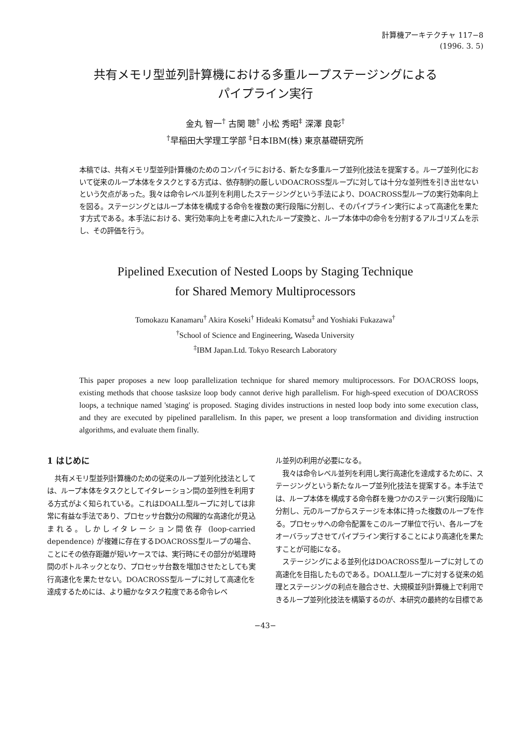計算機アーキテクチャ 117−8
(1996. 3. 5)
共有メモリ型並列計算機における多重ループステージングによる
パイプライン実行
金丸 智一<sup>†</sup> 古関 聰<sup>†</sup> 小松 秀昭<sup>‡</sup> 深澤 良彰<sup>†</sup>
<sup>†</sup> 早稲田大学理工学部 <sup>‡</sup>日本IBM(株) 東京基礎研究所
本稿では、共有メモリ型並列計算機のためのコンパイラにおける、新たな多重ループ並列化技法を提案する。ループ並列化において従来のループ本体をタスクとする方式は、依存制約の厳しいDOACROSS型ループに対しては十分な並列性を引き出せないという欠点があった。我々は命令レベル並列を利用したステージングという手法により、DOACROSS型ループの実行効率向上を図る。ステージングとはループ本体を構成する命令を複数の実行段階に分割し、そのパイプライン実行によって高速化を果たす方式である。本手法における、実行効率向上を考慮に入れたループ変換と、ループ本体中の命令を分割するアルゴリズムを示し、その評価を行う。
Pipelined Execution of Nested Loops by Staging Technique
for Shared Memory Multiprocessors
Tomokazu Kanamaru<sup>†</sup> Akira Koseki<sup>†</sup> Hideaki Komatsu<sup>‡</sup> and Yoshiaki Fukazawa<sup>†</sup>
<sup>†</sup> School of Science and Engineering, Waseda University
<sup>‡</sup> IBM Japan.Ltd. Tokyo Research Laboratory
This paper proposes a new loop parallelization technique for shared memory multiprocessors. For DOACROSS loops, existing methods that choose tasksize loop body cannot derive high parallelism. For high-speed execution of DOACROSS loops, a technique named 'staging' is proposed. Staging divides instructions in nested loop body into some execution class, and they are executed by pipelined parallelism. In this paper, we present a loop transformation and dividing instruction algorithms, and evaluate them finally.
1 はじめに
共有メモリ型並列計算機のための従来のループ並列化技法としては、ループ本体をタスクとしてイタレーション間の並列性を利用する方式がよく知られている。これはDOALL型ループに対しては非常に有益な手法であり、プロセッサ台数分の飛躍的な高速化が見込まれる。しかしイタレーション間依存 (loop-carried dependence) が複雑に存在するDOACROSS型ループの場合、ことにその依存距離が短いケースでは、実行時にその部分が処理時間のボトルネックとなり、プロセッサ台数を増加させたとしても実行高速化を果たせない。DOACROSS型ループに対して高速化を達成するためには、より細かなタスク粒度である命令レベ
ル並列の利用が必要になる。
我々は命令レベル並列を利用し実行高速化を達成するために、ステージングという新たなループ並列化技法を提案する。本手法では、ループ本体を構成する命令群を幾つかのステージ(実行段階)に分割し、元のループからステージを本体に持った複数のループを作る。プロセッサへの命令配置をこのループ単位で行い、各ループをオーバラップさせてパイプライン実行することにより高速化を果たすことが可能になる。
ステージングによる並列化はDOACROSS型ループに対しての高速化を目指したものである。DOALL型ループに対する従来の処理とステージングの利点を融合させ、大規模並列計算機上で利用できるループ並列化技法を構築するのが、本研究の最終的な目標であ
−43−